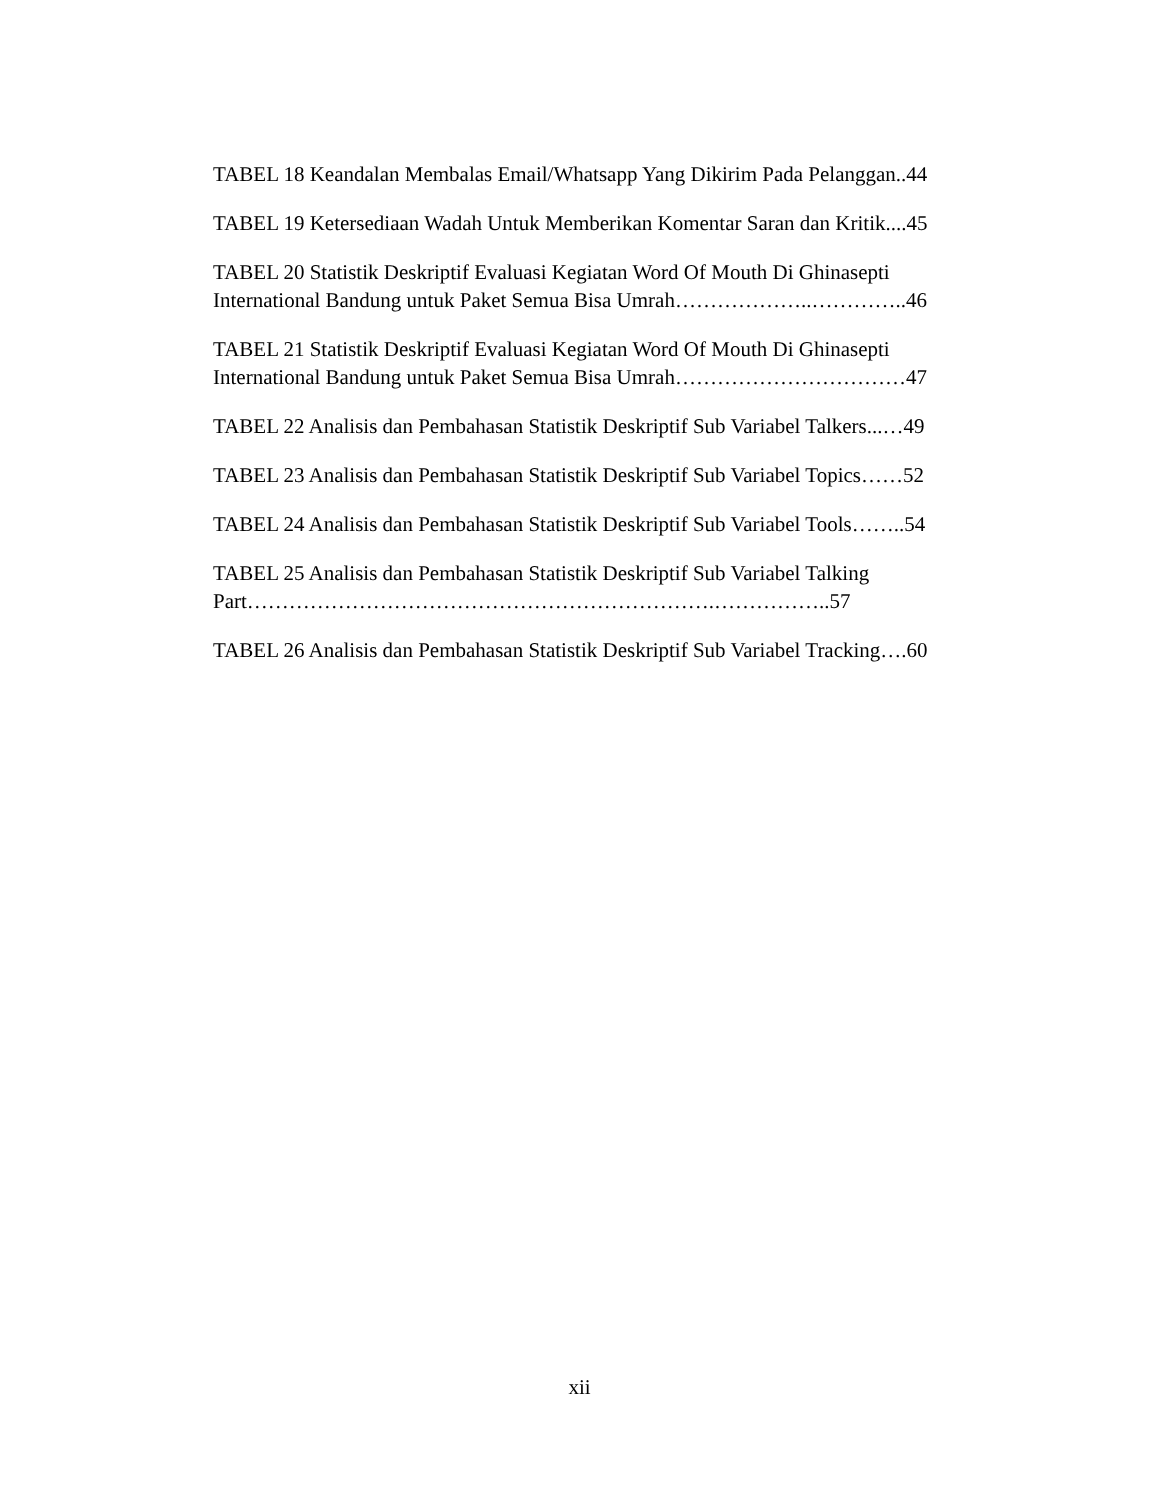TABEL 18 Keandalan Membalas Email/Whatsapp Yang Dikirim Pada Pelanggan..44
TABEL 19 Ketersediaan Wadah Untuk Memberikan Komentar Saran dan Kritik....45
TABEL 20 Statistik Deskriptif Evaluasi Kegiatan Word Of Mouth Di Ghinasepti International Bandung untuk Paket Semua Bisa Umrah………………..…………..46
TABEL 21 Statistik Deskriptif Evaluasi Kegiatan Word Of Mouth Di Ghinasepti International Bandung untuk Paket Semua Bisa Umrah……………………………47
TABEL 22 Analisis dan Pembahasan Statistik Deskriptif Sub Variabel Talkers...…49
TABEL 23 Analisis dan Pembahasan Statistik Deskriptif Sub Variabel Topics……52
TABEL 24 Analisis dan Pembahasan Statistik Deskriptif Sub Variabel Tools……..54
TABEL 25 Analisis dan Pembahasan Statistik Deskriptif Sub Variabel Talking Part………………………………………………………….……………..57
TABEL 26 Analisis dan Pembahasan Statistik Deskriptif Sub Variabel Tracking….60
xii